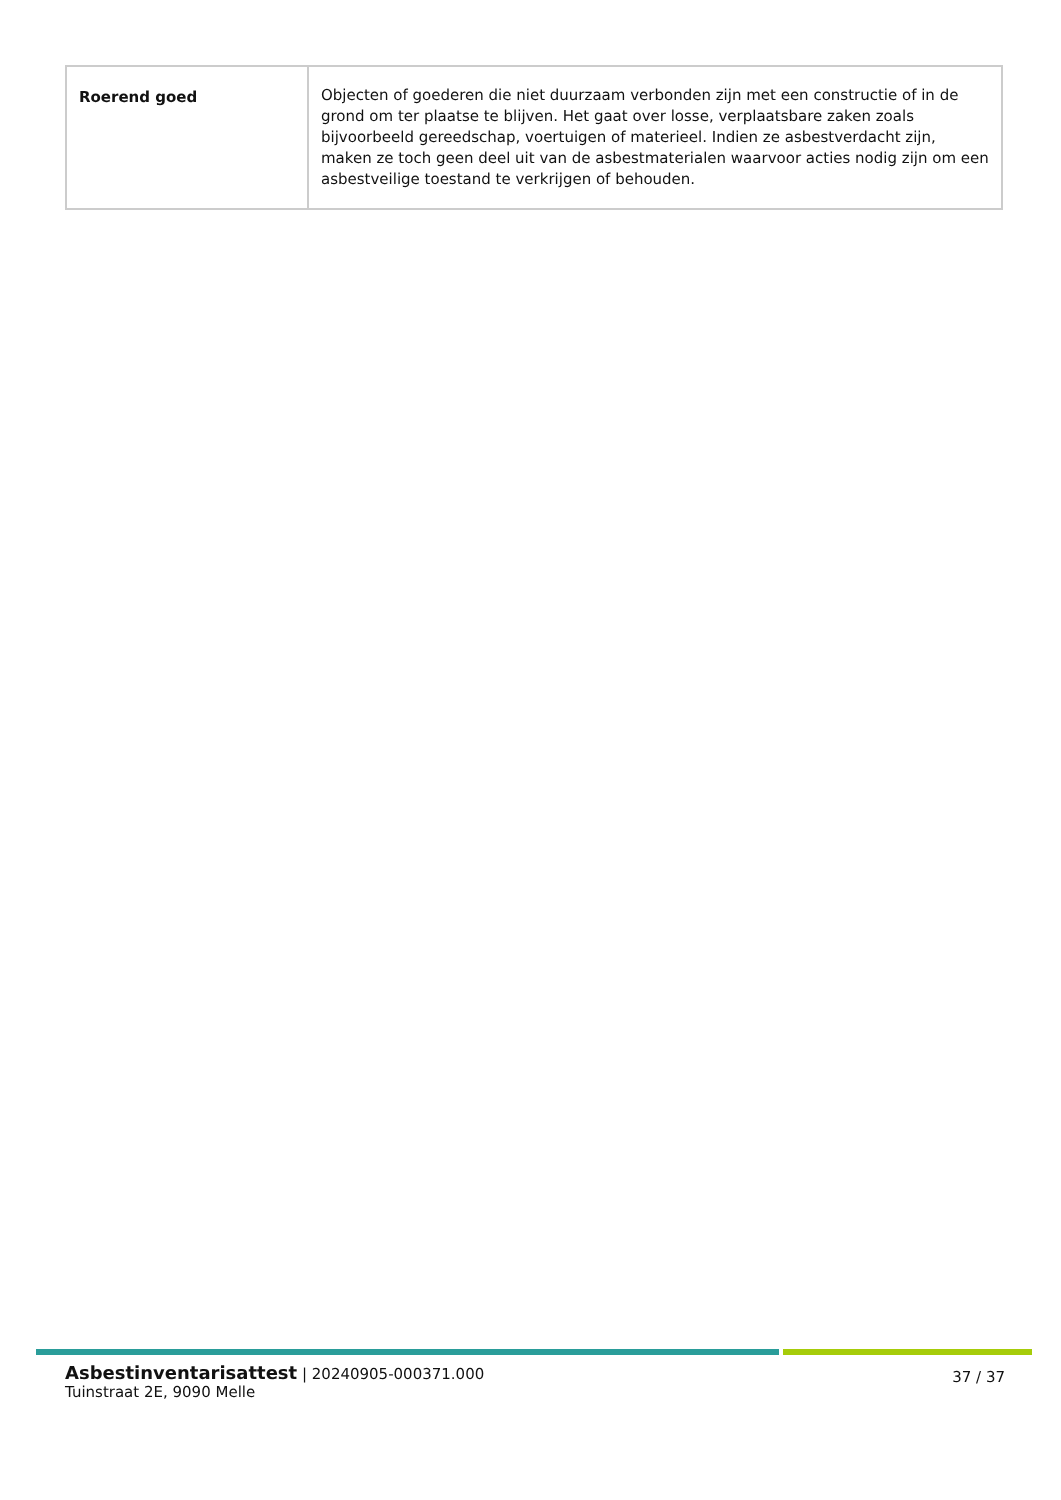| Roerend goed | Objecten of goederen die niet duurzaam verbonden zijn met een constructie of in de grond om ter plaatse te blijven. Het gaat over losse, verplaatsbare zaken zoals bijvoorbeeld gereedschap, voertuigen of materieel. Indien ze asbestverdacht zijn, maken ze toch geen deel uit van de asbestmaterialen waarvoor acties nodig zijn om een asbestveilige toestand te verkrijgen of behouden. |
Asbestinventarisattest | 20240905-000371.000
Tuinstraat 2E, 9090 Melle
37 / 37